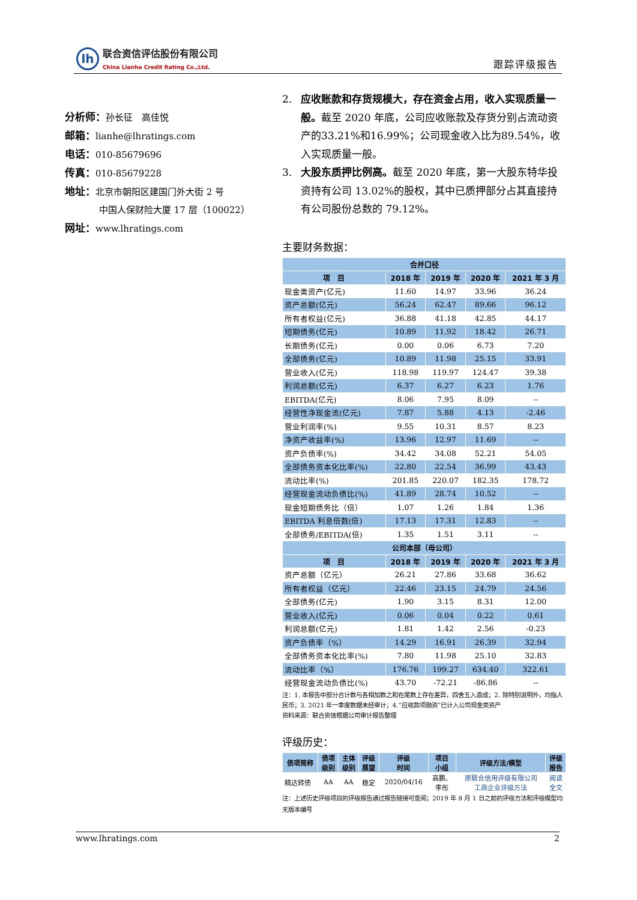lh
联合资信评估股份有限公司
China Lianhe Credit Rating Co.,Ltd.
跟踪评级报告
分析师：孙长征　高佳悦
邮箱：lianhe@lhratings.com
电话：010-85679696
传真：010-85679228
地址：北京市朝阳区建国门外大街 2 号
中国人保财险大厦 17 层（100022）
网址：www.lhratings.com
2. 应收账款和存货规模大，存在资金占用，收入实现质量一般。截至 2020 年底，公司应收账款及存货分别占流动资产的33.21%和16.99%；公司现金收入比为89.54%，收入实现质量一般。
3. 大股东质押比例高。截至 2020 年底，第一大股东特华投资持有公司 13.02%的股权，其中已质押部分占其直接持有公司股份总数的 79.12%。
主要财务数据：
| 合并口径 | | | | |
| --- | --- | --- | --- | --- |
| 项 目 | 2018 年 | 2019 年 | 2020 年 | 2021 年 3 月 |
| 现金类资产(亿元) | 11.60 | 14.97 | 33.96 | 36.24 |
| 资产总额(亿元) | 56.24 | 62.47 | 89.66 | 96.12 |
| 所有者权益(亿元) | 36.88 | 41.18 | 42.85 | 44.17 |
| 短期债务(亿元) | 10.89 | 11.92 | 18.42 | 26.71 |
| 长期债务(亿元) | 0.00 | 0.06 | 6.73 | 7.20 |
| 全部债务(亿元) | 10.89 | 11.98 | 25.15 | 33.91 |
| 营业收入(亿元) | 118.98 | 119.97 | 124.47 | 39.38 |
| 利润总额(亿元) | 6.37 | 6.27 | 6.23 | 1.76 |
| EBITDA(亿元) | 8.06 | 7.95 | 8.09 | -- |
| 经营性净现金流(亿元) | 7.87 | 5.88 | 4.13 | -2.46 |
| 营业利润率(%) | 9.55 | 10.31 | 8.57 | 8.23 |
| 净资产收益率(%) | 13.96 | 12.97 | 11.69 | -- |
| 资产负债率(%) | 34.42 | 34.08 | 52.21 | 54.05 |
| 全部债务资本化比率(%) | 22.80 | 22.54 | 36.99 | 43.43 |
| 流动比率(%) | 201.85 | 220.07 | 182.35 | 178.72 |
| 经营现金流动负债比(%) | 41.89 | 28.74 | 10.52 | -- |
| 现金短期债务比（倍） | 1.07 | 1.26 | 1.84 | 1.36 |
| EBITDA 利息倍数(倍) | 17.13 | 17.31 | 12.83 | -- |
| 全部债务/EBITDA(倍) | 1.35 | 1.51 | 3.11 | -- |
| 公司本部（母公司） | | | | |
| 项 目 | 2018 年 | 2019 年 | 2020 年 | 2021 年 3 月 |
| 资产总额（亿元） | 26.21 | 27.86 | 33.68 | 36.62 |
| 所有者权益（亿元） | 22.46 | 23.15 | 24.79 | 24.56 |
| 全部债务(亿元) | 1.90 | 3.15 | 8.31 | 12.00 |
| 营业收入(亿元) | 0.06 | 0.04 | 0.22 | 0.61 |
| 利润总额(亿元) | 1.81 | 1.42 | 2.56 | -0.23 |
| 资产负债率（%） | 14.29 | 16.91 | 26.39 | 32.94 |
| 全部债务资本化比率(%) | 7.80 | 11.98 | 25.10 | 32.83 |
| 流动比率（%） | 176.76 | 199.27 | 634.40 | 322.61 |
| 经营现金流动负债比(%) | 43.70 | -72.21 | -86.86 | -- |
注：1. 本报告中部分合计数与各相加数之和在尾数上存在差异，四舍五入造成；2. 除特别说明外，均指人民币；3. 2021 年一季度数据未经审计；4.“应收款项融资”已计入公司现金类资产
资料来源：联合资信根据公司审计报告整理
评级历史：
| 债项简称 | 债项 级别 | 主体 级别 | 评级 展望 | 评级 时间 | 项目 小组 | 评级方法/模型 | 评级 报告 |
| --- | --- | --- | --- | --- | --- | --- | --- |
| 精达转债 | AA | AA | 稳定 | 2020/04/16 | 高鹏、 李彤 | 原联合信用评级有限公司 工商企业评级方法 | 阅读 全文 |
注：上述历史评级项目的评级报告通过报告链接可查阅；2019 年 8 月 1 日之前的评级方法和评级模型均无版本编号
www.lhratings.com 2